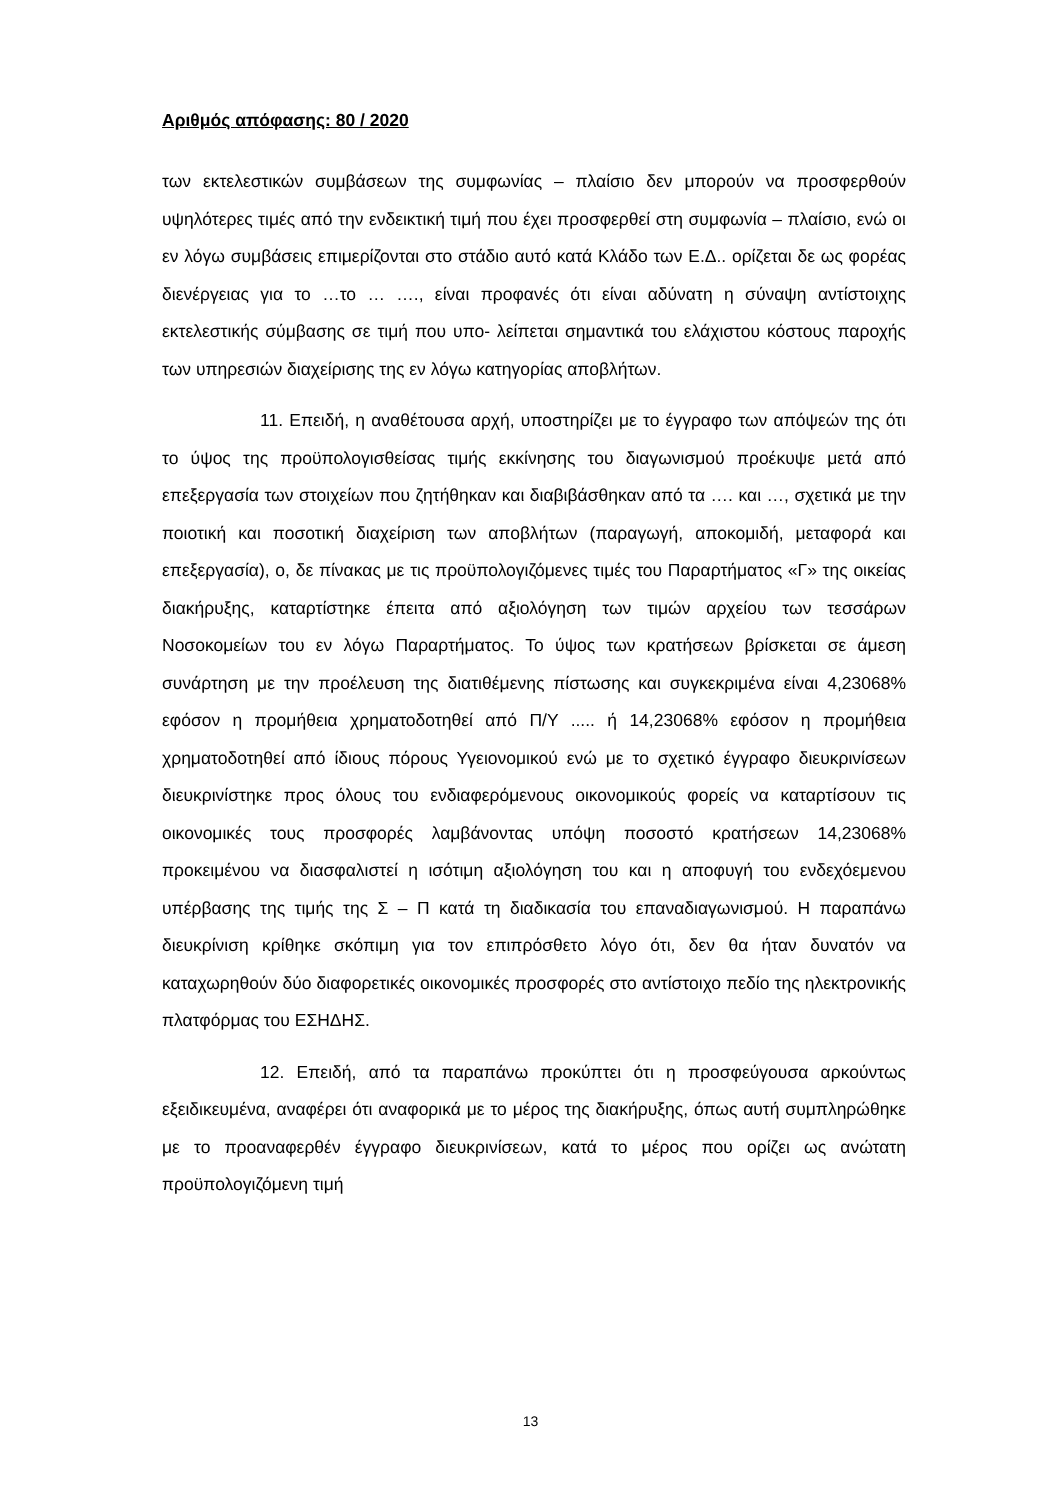Αριθμός απόφασης: 80 / 2020
των εκτελεστικών συμβάσεων της συμφωνίας – πλαίσιο δεν μπορούν να προσφερθούν υψηλότερες τιμές από την ενδεικτική τιμή που έχει προσφερθεί στη συμφωνία – πλαίσιο, ενώ οι εν λόγω συμβάσεις επιμερίζονται στο στάδιο αυτό κατά Κλάδο των Ε.Δ.. ορίζεται δε ως φορέας διενέργειας για το …το … …., είναι προφανές ότι είναι αδύνατη η σύναψη αντίστοιχης εκτελεστικής σύμβασης σε τιμή που υπο- λείπεται σημαντικά του ελάχιστου κόστους παροχής των υπηρεσιών διαχείρισης της εν λόγω κατηγορίας αποβλήτων.
11. Επειδή, η αναθέτουσα αρχή, υποστηρίζει με το έγγραφο των απόψεών της ότι το ύψος της προϋπολογισθείσας τιμής εκκίνησης του διαγωνισμού προέκυψε μετά από επεξεργασία των στοιχείων που ζητήθηκαν και διαβιβάσθηκαν από τα …. και …, σχετικά με την ποιοτική και ποσοτική διαχείριση των αποβλήτων (παραγωγή, αποκομιδή, μεταφορά και επεξεργασία), ο, δε πίνακας με τις προϋπολογιζόμενες τιμές του Παραρτήματος «Γ» της οικείας διακήρυξης, καταρτίστηκε έπειτα από αξιολόγηση των τιμών αρχείου των τεσσάρων Νοσοκομείων του εν λόγω Παραρτήματος. Το ύψος των κρατήσεων βρίσκεται σε άμεση συνάρτηση με την προέλευση της διατιθέμενης πίστωσης και συγκεκριμένα είναι 4,23068% εφόσον η προμήθεια χρηματοδοτηθεί από Π/Υ ..... ή 14,23068% εφόσον η προμήθεια χρηματοδοτηθεί από ίδιους πόρους Υγειονομικού ενώ με το σχετικό έγγραφο διευκρινίσεων διευκρινίστηκε προς όλους του ενδιαφερόμενους οικονομικούς φορείς να καταρτίσουν τις οικονομικές τους προσφορές λαμβάνοντας υπόψη ποσοστό κρατήσεων 14,23068% προκειμένου να διασφαλιστεί η ισότιμη αξιολόγηση του και η αποφυγή του ενδεχόεμενου υπέρβασης της τιμής της Σ – Π κατά τη διαδικασία του επαναδιαγωνισμού. Η παραπάνω διευκρίνιση κρίθηκε σκόπιμη για τον επιπρόσθετο λόγο ότι, δεν θα ήταν δυνατόν να καταχωρηθούν δύο διαφορετικές οικονομικές προσφορές στο αντίστοιχο πεδίο της ηλεκτρονικής πλατφόρμας του ΕΣΗΔΗΣ.
12. Επειδή, από τα παραπάνω προκύπτει ότι η προσφεύγουσα αρκούντως εξειδικευμένα, αναφέρει ότι αναφορικά με το μέρος της διακήρυξης, όπως αυτή συμπληρώθηκε με το προαναφερθέν έγγραφο διευκρινίσεων, κατά το μέρος που ορίζει ως ανώτατη προϋπολογιζόμενη τιμή
13